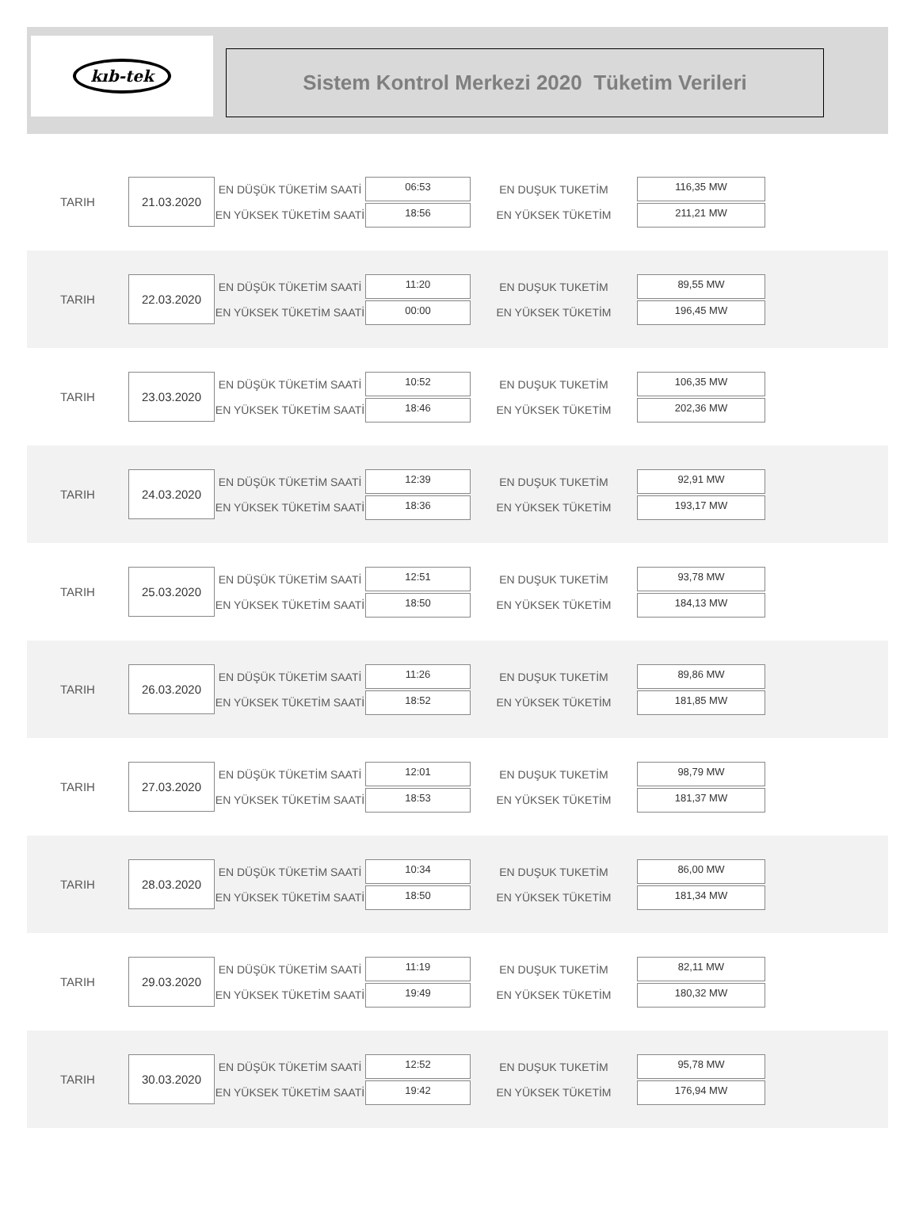kıb-tek
Sistem Kontrol Merkezi 2020 Tüketim Verileri
TARIH
21.03.2020
EN DÜŞÜK TÜKETİM SAATİ
EN YÜKSEK TÜKETİM SAATİ
06:53
18:56
EN DUŞUK TUKETİM
EN YÜKSEK TÜKETİM
116,35 MW
211,21 MW
TARIH
22.03.2020
EN DÜŞÜK TÜKETİM SAATİ
EN YÜKSEK TÜKETİM SAATİ
11:20
00:00
EN DUŞUK TUKETİM
EN YÜKSEK TÜKETİM
89,55 MW
196,45 MW
TARIH
23.03.2020
EN DÜŞÜK TÜKETİM SAATİ
EN YÜKSEK TÜKETİM SAATİ
10:52
18:46
EN DUŞUK TUKETİM
EN YÜKSEK TÜKETİM
106,35 MW
202,36 MW
TARIH
24.03.2020
EN DÜŞÜK TÜKETİM SAATİ
EN YÜKSEK TÜKETİM SAATİ
12:39
18:36
EN DUŞUK TUKETİM
EN YÜKSEK TÜKETİM
92,91 MW
193,17 MW
TARIH
25.03.2020
EN DÜŞÜK TÜKETİM SAATİ
EN YÜKSEK TÜKETİM SAATİ
12:51
18:50
EN DUŞUK TUKETİM
EN YÜKSEK TÜKETİM
93,78 MW
184,13 MW
TARIH
26.03.2020
EN DÜŞÜK TÜKETİM SAATİ
EN YÜKSEK TÜKETİM SAATİ
11:26
18:52
EN DUŞUK TUKETİM
EN YÜKSEK TÜKETİM
89,86 MW
181,85 MW
TARIH
27.03.2020
EN DÜŞÜK TÜKETİM SAATİ
EN YÜKSEK TÜKETİM SAATİ
12:01
18:53
EN DUŞUK TUKETİM
EN YÜKSEK TÜKETİM
98,79 MW
181,37 MW
TARIH
28.03.2020
EN DÜŞÜK TÜKETİM SAATİ
EN YÜKSEK TÜKETİM SAATİ
10:34
18:50
EN DUŞUK TUKETİM
EN YÜKSEK TÜKETİM
86,00 MW
181,34 MW
TARIH
29.03.2020
EN DÜŞÜK TÜKETİM SAATİ
EN YÜKSEK TÜKETİM SAATİ
11:19
19:49
EN DUŞUK TUKETİM
EN YÜKSEK TÜKETİM
82,11 MW
180,32 MW
TARIH
30.03.2020
EN DÜŞÜK TÜKETİM SAATİ
EN YÜKSEK TÜKETİM SAATİ
12:52
19:42
EN DUŞUK TUKETİM
EN YÜKSEK TÜKETİM
95,78 MW
176,94 MW